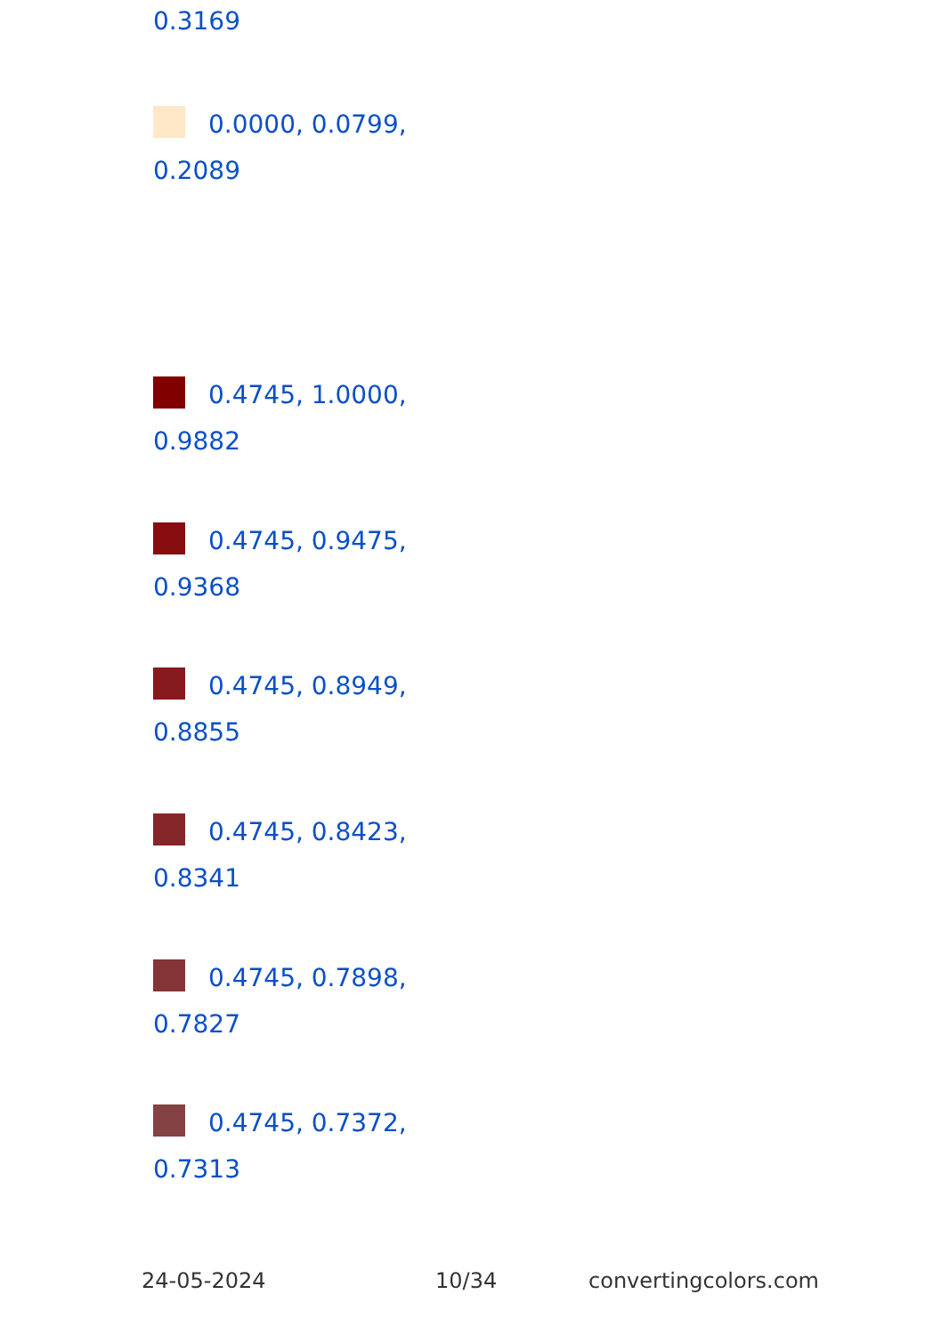0.3169
0.0000, 0.0799, 0.2089
0.4745, 1.0000, 0.9882
0.4745, 0.9475, 0.9368
0.4745, 0.8949, 0.8855
0.4745, 0.8423, 0.8341
0.4745, 0.7898, 0.7827
0.4745, 0.7372, 0.7313
24-05-2024 10/34 convertingcolors.com